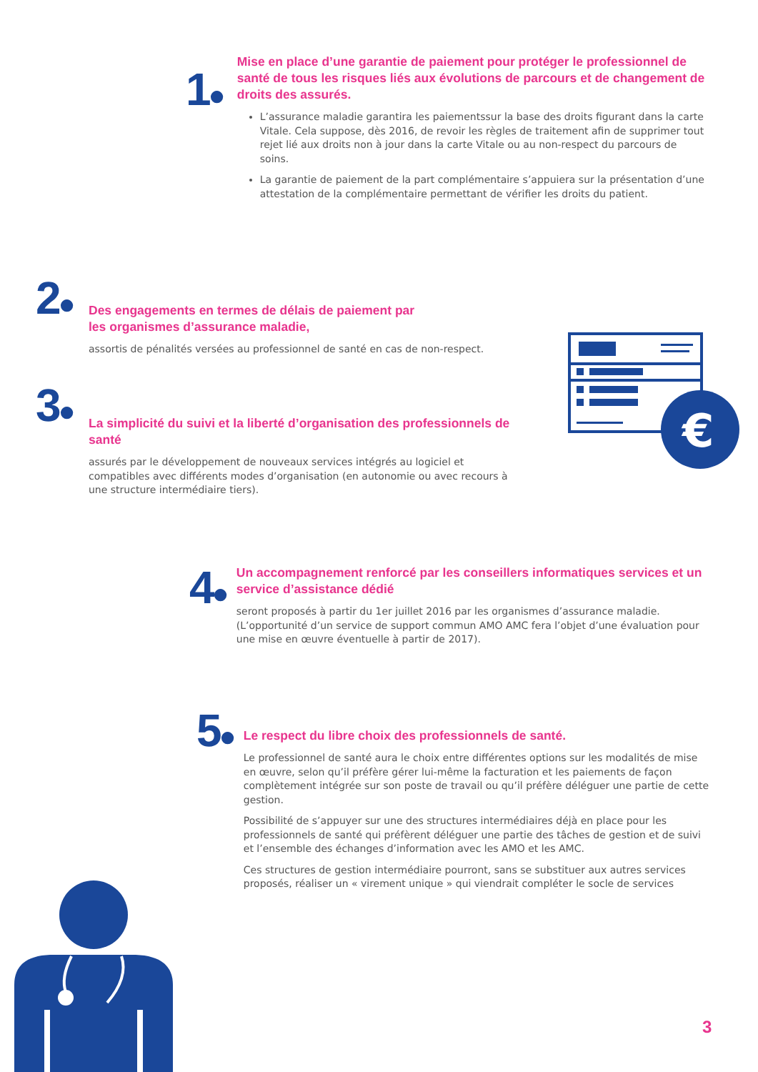1●
Mise en place d’une garantie de paiement pour protéger le professionnel de santé de tous les risques liés aux évolutions de parcours et de changement de droits des assurés.
L’assurance maladie garantira les paiementssur la base des droits figurant dans la carte Vitale. Cela suppose, dès 2016, de revoir les règles de traitement afin de supprimer tout rejet lié aux droits non à jour dans la carte Vitale ou au non-respect du parcours de soins.
La garantie de paiement de la part complémentaire s’appuiera sur la présentation d’une attestation de la complémentaire permettant de vérifier les droits du patient.
2●
Des engagements en termes de délais de paiement par
les organismes d’assurance maladie,
assortis de pénalités versées au professionnel de santé en cas de non-respect.
3●
La simplicité du suivi et la liberté d’organisation des professionnels de santé
assurés par le développement de nouveaux services intégrés au logiciel et compatibles avec différents modes d’organisation (en autonomie ou avec recours à une structure intermédiaire tiers).
€
4●
Un accompagnement renforcé par les conseillers informatiques services et un service d’assistance dédié
seront proposés à partir du 1er juillet 2016 par les organismes d’assurance maladie. (L’opportunité d’un service de support commun AMO AMC fera l’objet d’une évaluation pour une mise en œuvre éventuelle à partir de 2017).
5●
Le respect du libre choix des professionnels de santé.
Le professionnel de santé aura le choix entre différentes options sur les modalités de mise en œuvre, selon qu’il préfère gérer lui-même la facturation et les paiements de façon complètement intégrée sur son poste de travail ou qu’il préfère déléguer une partie de cette gestion.
Possibilité de s’appuyer sur une des structures intermédiaires déjà en place pour les professionnels de santé qui préfèrent déléguer une partie des tâches de gestion et de suivi et l’ensemble des échanges d’information avec les AMO et les AMC.
Ces structures de gestion intermédiaire pourront, sans se substituer aux autres services proposés, réaliser un « virement unique » qui viendrait compléter le socle de services
3